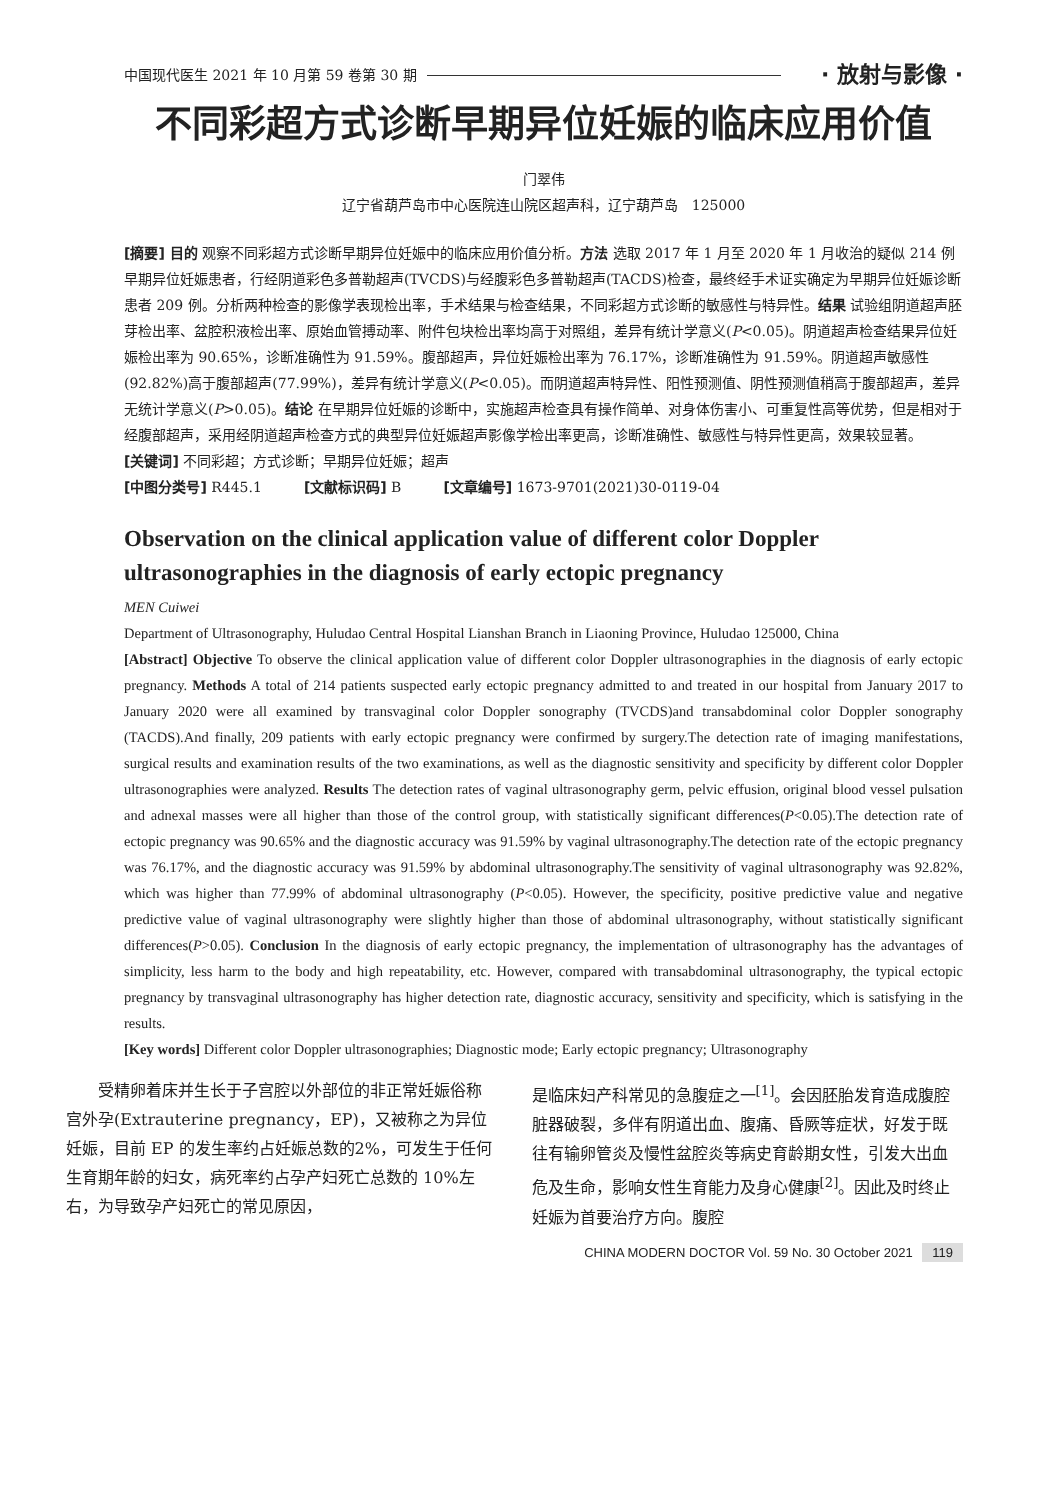中国现代医生 2021 年 10 月第 59 卷第 30 期 · 放射与影像 ·
不同彩超方式诊断早期异位妊娠的临床应用价值
门翠伟
辽宁省葫芦岛市中心医院连山院区超声科，辽宁葫芦岛　125000
[摘要] 目的 观察不同彩超方式诊断早期异位妊娠中的临床应用价值分析。方法 选取 2017 年 1 月至 2020 年 1 月收治的疑似 214 例早期异位妊娠患者，行经阴道彩色多普勒超声(TVCDS)与经腹彩色多普勒超声(TACDS)检查，最终经手术证实确定为早期异位妊娠诊断患者 209 例。分析两种检查的影像学表现检出率，手术结果与检查结果，不同彩超方式诊断的敏感性与特异性。结果 试验组阴道超声胚芽检出率、盆腔积液检出率、原始血管搏动率、附件包块检出率均高于对照组，差异有统计学意义(P<0.05)。阴道超声检查结果异位妊娠检出率为 90.65%，诊断准确性为 91.59%。腹部超声，异位妊娠检出率为 76.17%，诊断准确性为 91.59%。阴道超声敏感性(92.82%)高于腹部超声(77.99%)，差异有统计学意义(P<0.05)。而阴道超声特异性、阳性预测值、阴性预测值稍高于腹部超声，差异无统计学意义(P>0.05)。结论 在早期异位妊娠的诊断中，实施超声检查具有操作简单、对身体伤害小、可重复性高等优势，但是相对于经腹部超声，采用经阴道超声检查方式的典型异位妊娠超声影像学检出率更高，诊断准确性、敏感性与特异性更高，效果较显著。
[关键词] 不同彩超；方式诊断；早期异位妊娠；超声
[中图分类号] R445.1　　　[文献标识码] B　　　[文章编号] 1673-9701(2021)30-0119-04
Observation on the clinical application value of different color Doppler ultrasonographies in the diagnosis of early ectopic pregnancy
MEN Cuiwei
Department of Ultrasonography, Huludao Central Hospital Lianshan Branch in Liaoning Province, Huludao 125000, China
[Abstract] Objective To observe the clinical application value of different color Doppler ultrasonographies in the diagnosis of early ectopic pregnancy. Methods A total of 214 patients suspected early ectopic pregnancy admitted to and treated in our hospital from January 2017 to January 2020 were all examined by transvaginal color Doppler sonography (TVCDS)and transabdominal color Doppler sonography (TACDS).And finally, 209 patients with early ectopic pregnancy were confirmed by surgery.The detection rate of imaging manifestations, surgical results and examination results of the two examinations, as well as the diagnostic sensitivity and specificity by different color Doppler ultrasonographies were analyzed. Results The detection rates of vaginal ultrasonography germ, pelvic effusion, original blood vessel pulsation and adnexal masses were all higher than those of the control group, with statistically significant differences(P<0.05).The detection rate of ectopic pregnancy was 90.65% and the diagnostic accuracy was 91.59% by vaginal ultrasonography.The detection rate of the ectopic pregnancy was 76.17%, and the diagnostic accuracy was 91.59% by abdominal ultrasonography.The sensitivity of vaginal ultrasonography was 92.82%, which was higher than 77.99% of abdominal ultrasonography (P<0.05). However, the specificity, positive predictive value and negative predictive value of vaginal ultrasonography were slightly higher than those of abdominal ultrasonography, without statistically significant differences(P>0.05). Conclusion In the diagnosis of early ectopic pregnancy, the implementation of ultrasonography has the advantages of simplicity, less harm to the body and high repeatability, etc. However, compared with transabdominal ultrasonography, the typical ectopic pregnancy by transvaginal ultrasonography has higher detection rate, diagnostic accuracy, sensitivity and specificity, which is satisfying in the results.
[Key words] Different color Doppler ultrasonographies; Diagnostic mode; Early ectopic pregnancy; Ultrasonography
　　受精卵着床并生长于子宫腔以外部位的非正常妊娠俗称宫外孕(Extrauterine pregnancy，EP)，又被称之为异位妊娠，目前 EP 的发生率约占妊娠总数的2%，可发生于任何生育期年龄的妇女，病死率约占孕产妇死亡总数的 10%左右，为导致孕产妇死亡的常见原因，
是临床妇产科常见的急腹症之一<sup>[1]</sup>。会因胚胎发育造成腹腔脏器破裂，多伴有阴道出血、腹痛、昏厥等症状，好发于既往有输卵管炎及慢性盆腔炎等病史育龄期女性，引发大出血危及生命，影响女性生育能力及身心健康<sup>[2]</sup>。因此及时终止妊娠为首要治疗方向。腹腔
CHINA MODERN DOCTOR Vol. 59 No. 30 October 2021 119